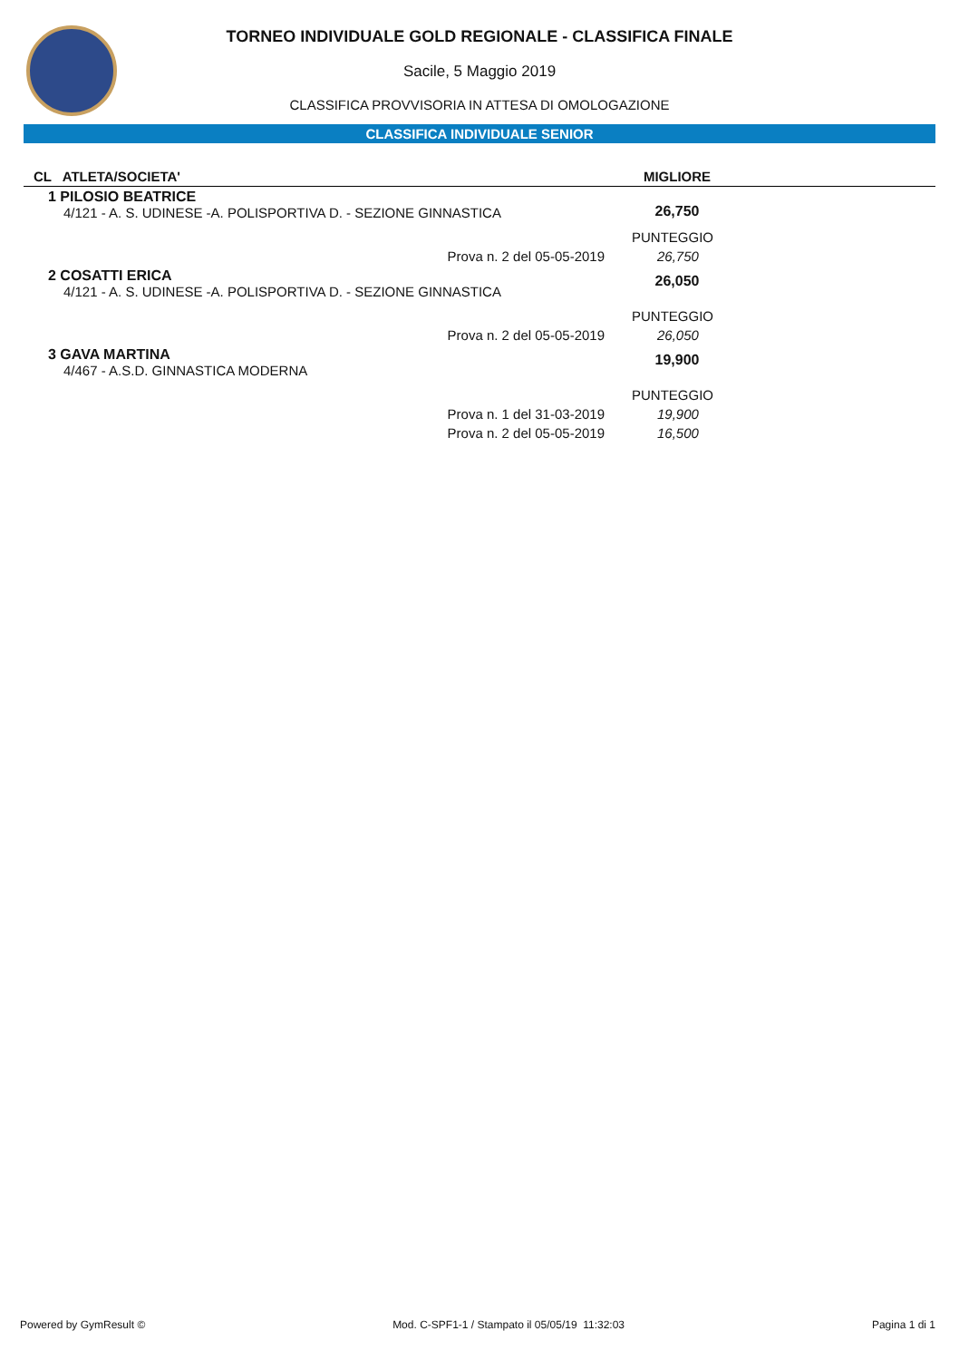TORNEO INDIVIDUALE GOLD REGIONALE - CLASSIFICA FINALE
Sacile, 5 Maggio 2019
CLASSIFICA PROVVISORIA IN ATTESA DI OMOLOGAZIONE
CLASSIFICA INDIVIDUALE SENIOR
| CL ATLETA/SOCIETA' | MIGLIORE | |
| --- | --- | --- |
| 1 PILOSIO BEATRICE 4/121 - A. S. UDINESE -A. POLISPORTIVA D. - SEZIONE GINNASTICA | 26,750 | |
| | PUNTEGGIO | |
| Prova n. 2 del 05-05-2019 | 26,750 | |
| 2 COSATTI ERICA 4/121 - A. S. UDINESE -A. POLISPORTIVA D. - SEZIONE GINNASTICA | 26,050 | |
| | PUNTEGGIO | |
| Prova n. 2 del 05-05-2019 | 26,050 | |
| 3 GAVA MARTINA 4/467 - A.S.D. GINNASTICA MODERNA | 19,900 | |
| | PUNTEGGIO | |
| Prova n. 1 del 31-03-2019 | 19,900 | |
| Prova n. 2 del 05-05-2019 | 16,500 | |
Powered by GymResult © Mod. C-SPF1-1 / Stampato il 05/05/19 11:32:03 Pagina 1 di 1